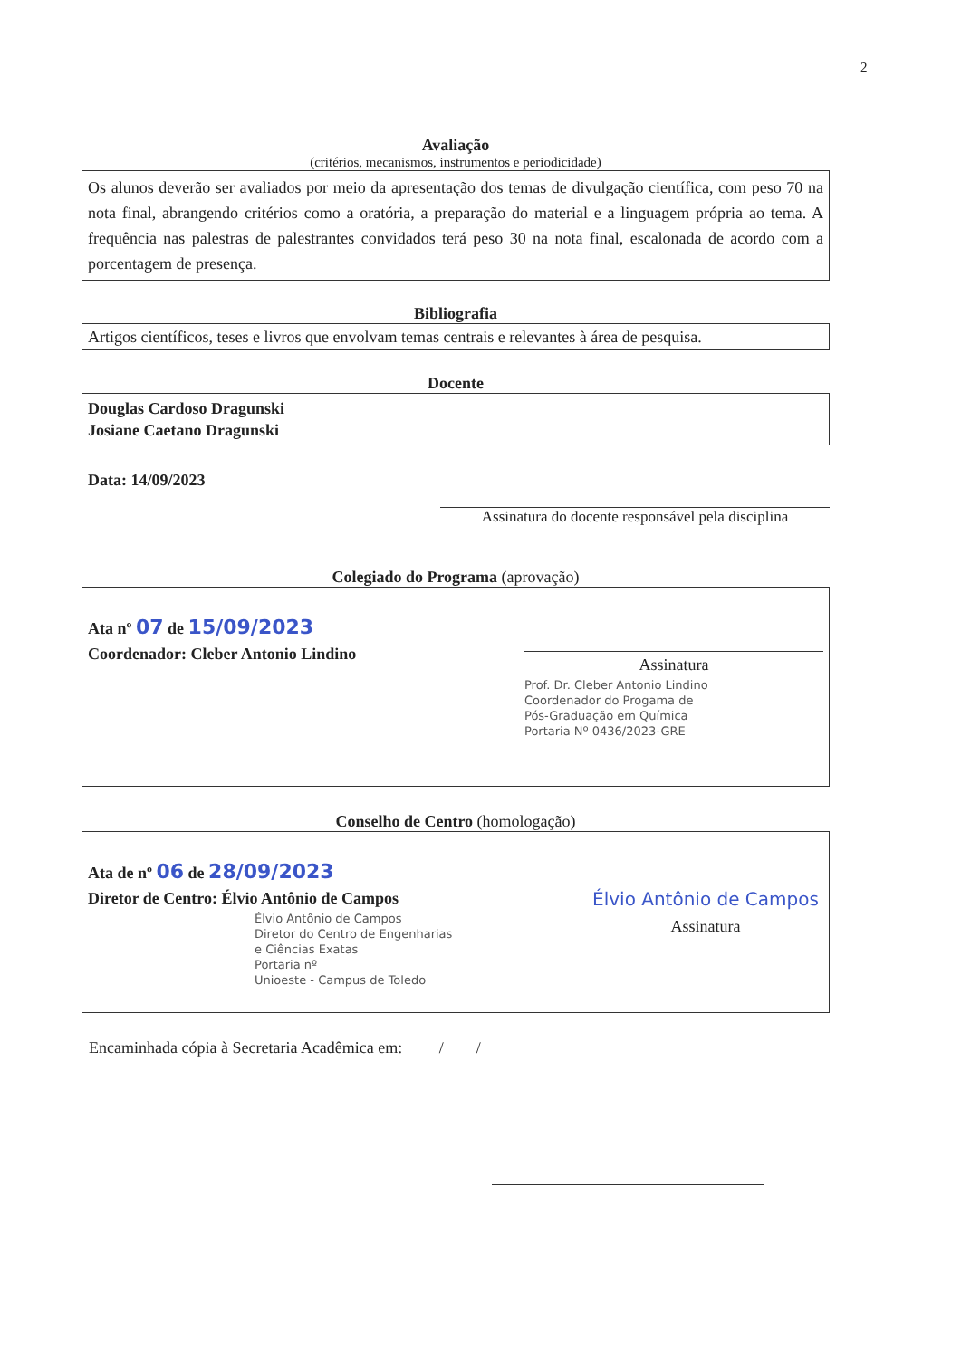2
Avaliação
(critérios, mecanismos, instrumentos e periodicidade)
Os alunos deverão ser avaliados por meio da apresentação dos temas de divulgação científica, com peso 70 na nota final, abrangendo critérios como a oratória, a preparação do material e a linguagem própria ao tema. A frequência nas palestras de palestrantes convidados terá peso 30 na nota final, escalonada de acordo com a porcentagem de presença.
Bibliografia
Artigos científicos, teses e livros que envolvam temas centrais e relevantes à área de pesquisa.
Docente
Douglas Cardoso Dragunski
Josiane Caetano Dragunski
Data: 14/09/2023
Assinatura do docente responsável pela disciplina
Colegiado do Programa (aprovação)
Ata nº 07 de 15/09/2023
Coordenador: Cleber Antonio Lindino
Assinatura
Prof. Dr. Cleber Antonio Lindino
Coordenador do Progama de
Pós-Graduação em Química
Portaria Nº 0436/2023-GRE
Conselho de Centro (homologação)
Ata de nº 06 de 28/09/2023
Diretor de Centro: Élvio Antônio de Campos
Élvio Antônio de Campos
Diretor do Centro de Engenharias
e Ciências Exatas
Portaria nº
Unioeste - Campus de Toledo
Élvio Antônio de Campos
Assinatura
Encaminhada cópia à Secretaria Acadêmica em: / /